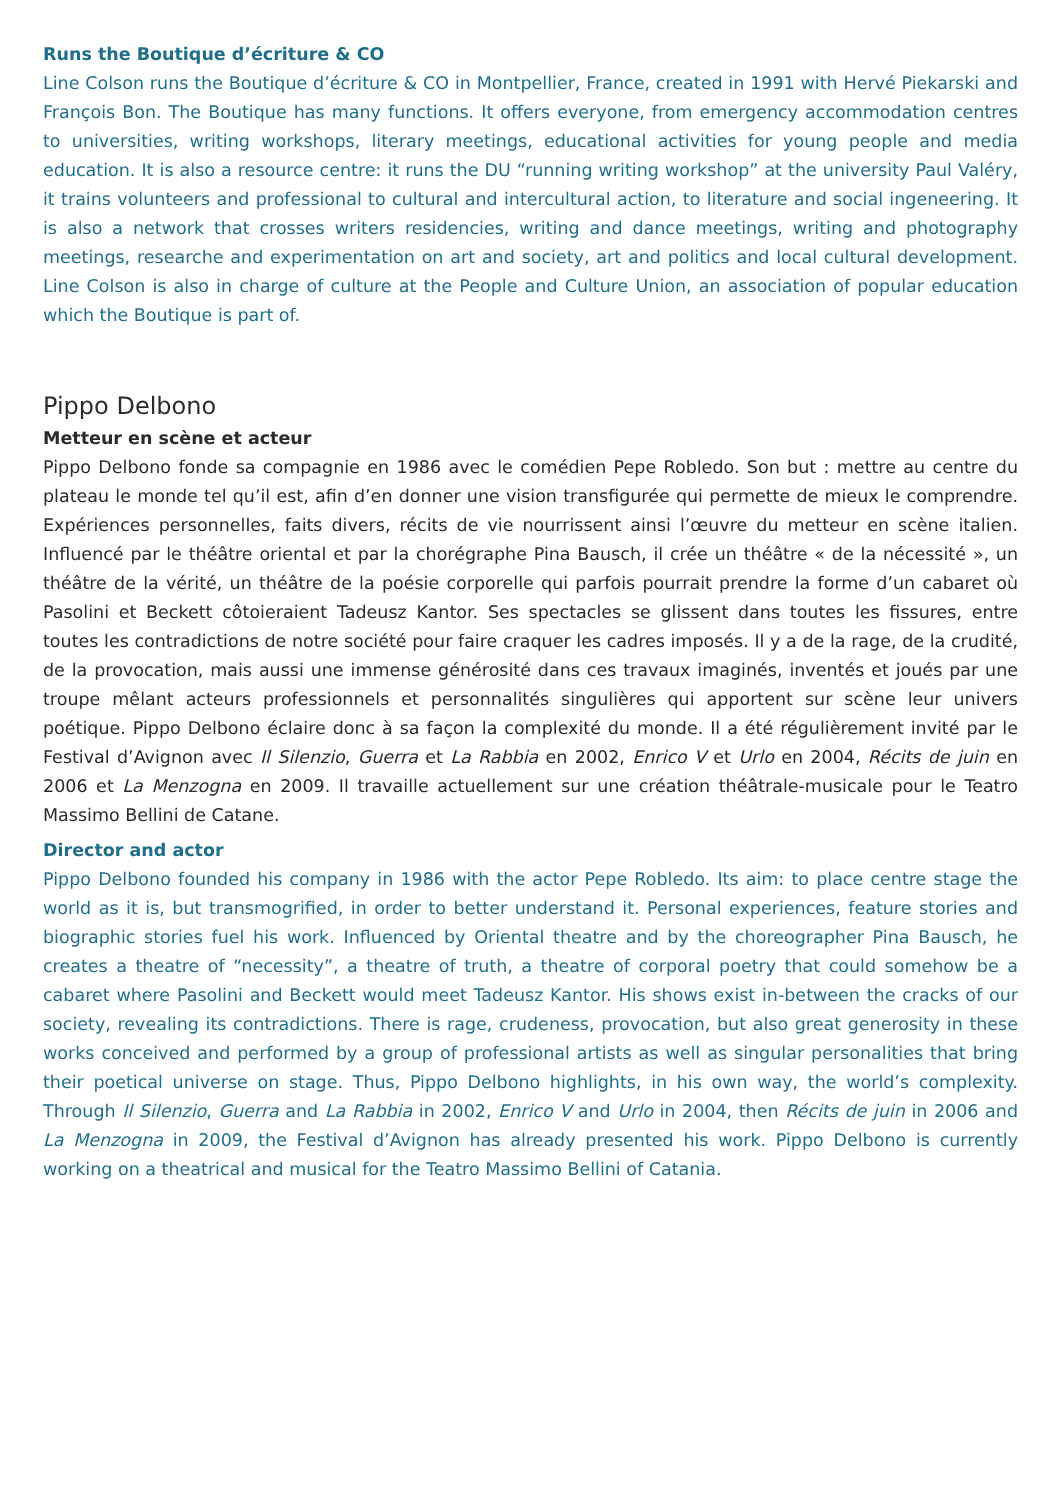Runs the Boutique d’écriture & CO
Line Colson runs the Boutique d’écriture & CO in Montpellier, France, created in 1991 with Hervé Piekarski and François Bon. The Boutique has many functions. It offers everyone, from emergency accommodation centres to universities, writing workshops, literary meetings, educational activities for young people and media education. It is also a resource centre: it runs the DU “running writing workshop” at the university Paul Valéry, it trains volunteers and professional to cultural and inter­cultural action, to literature and social ingeneering. It is also a network that crosses writers residencies, writing and dance meetings, writing and photography meetings, researche and experimentation on art and society, art and politics and local cultural development. Line Colson is also in charge of culture at the People and Culture Union, an association of popular education which the Boutique is part of.
Pippo Delbono
Metteur en scène et acteur
Pippo Delbono fonde sa compagnie en 1986 avec le comédien Pepe Robledo. Son but : mettre au centre du plateau le monde tel qu’il est, afin d’en donner une vision transfigurée qui permette de mieux le comprendre. Expériences personnelles, faits divers, récits de vie nourrissent ainsi l’œuvre du metteur en scène italien. Influencé par le théâtre oriental et par la chorégraphe Pina Bausch, il crée un théâtre « de la nécessité », un théâtre de la vérité, un théâtre de la poésie corporelle qui parfois pourrait prendre la forme d’un cabaret où Pasolini et Beckett côtoieraient Tadeusz Kantor. Ses spectacles se glissent dans toutes les fissures, entre toutes les contradictions de notre société pour faire craquer les cadres imposés. Il y a de la rage, de la crudité, de la provocation, mais aussi une immense générosité dans ces travaux imaginés, inventés et joués par une troupe mêlant acteurs professionnels et personnalités singulières qui apportent sur scène leur univers poétique. Pippo Delbono éclaire donc à sa façon la complexité du monde. Il a été régulièrement invité par le Festival d’Avignon avec Il Silenzio, Guerra et La Rabbia en 2002, Enrico V et Urlo en 2004, Récits de juin en 2006 et La Menzogna en 2009. Il travaille actuellement sur une création théâtrale-musicale pour le Teatro Massimo Bellini de Catane.
Director and actor
Pippo Delbono founded his company in 1986 with the actor Pepe Robledo. Its aim: to place centre stage the world as it is, but transmogrified, in order to better understand it. Personal experiences, feature stories and biographic stories fuel his work. Influenced by Oriental theatre and by the choreographer Pina Bausch, he creates a theatre of “necessity”, a theatre of truth, a theatre of corporal poetry that could somehow be a cabaret where Pasolini and Beckett would meet Tadeusz Kantor. His shows exist in-between the cracks of our society, revealing its contradictions. There is rage, crudeness, provocation, but also great generosity in these works conceived and performed by a group of professional artists as well as singular personalities that bring their poetical universe on stage. Thus, Pippo Delbono highlights, in his own way, the world’s complexity. Through Il Silenzio, Guerra and La Rabbia in 2002, Enrico V and Urlo in 2004, then Récits de juin in 2006 and La Menzogna in 2009, the Festival d’Avignon has already presented his work. Pippo Delbono is currently working on a theatrical and musical for the Teatro Massimo Bellini of Catania.